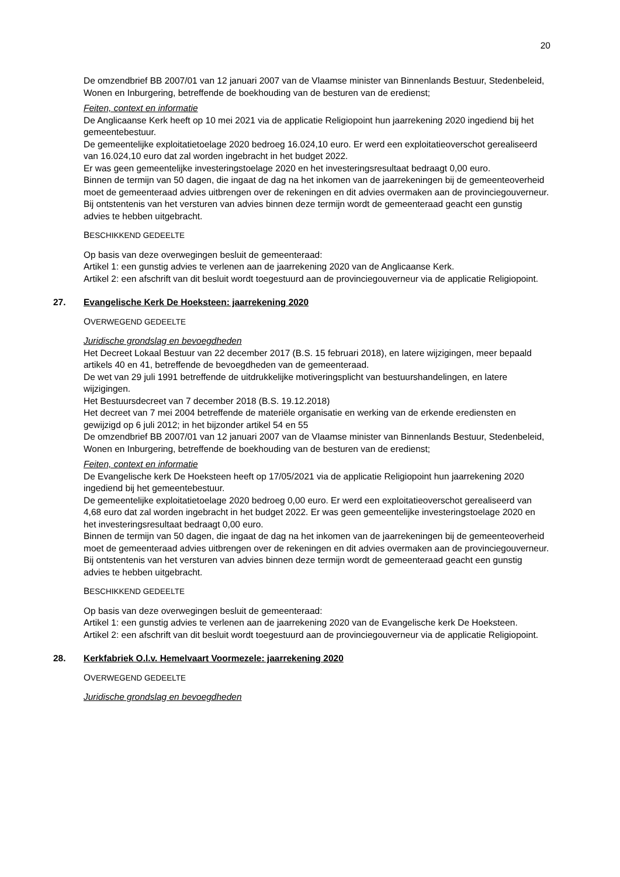20
De omzendbrief BB 2007/01 van 12 januari 2007 van de Vlaamse minister van Binnenlands Bestuur, Stedenbeleid, Wonen en Inburgering, betreffende de boekhouding van de besturen van de eredienst;
Feiten, context en informatie
De Anglicaanse Kerk heeft op 10 mei 2021 via de applicatie Religiopoint hun jaarrekening 2020 ingediend bij het gemeentebestuur.
De gemeentelijke exploitatietoelage 2020 bedroeg 16.024,10 euro. Er werd een exploitatieoverschot gerealiseerd van 16.024,10 euro dat zal worden ingebracht in het budget 2022.
Er was geen gemeentelijke investeringstoelage 2020 en het investeringsresultaat bedraagt 0,00 euro.
Binnen de termijn van 50 dagen, die ingaat de dag na het inkomen van de jaarrekeningen bij de gemeenteoverheid moet de gemeenteraad advies uitbrengen over de rekeningen en dit advies overmaken aan de provinciegouverneur.
Bij ontstentenis van het versturen van advies binnen deze termijn wordt de gemeenteraad geacht een gunstig advies te hebben uitgebracht.
BESCHIKKEND GEDEELTE
Op basis van deze overwegingen besluit de gemeenteraad:
Artikel 1: een gunstig advies te verlenen aan de jaarrekening 2020 van de Anglicaanse Kerk.
Artikel 2: een afschrift van dit besluit wordt toegestuurd aan de provinciegouverneur via de applicatie Religiopoint.
27. Evangelische Kerk De Hoeksteen: jaarrekening 2020
OVERWEGEND GEDEELTE
Juridische grondslag en bevoegdheden
Het Decreet Lokaal Bestuur van 22 december 2017 (B.S. 15 februari 2018), en latere wijzigingen, meer bepaald artikels 40 en 41, betreffende de bevoegdheden van de gemeenteraad.
De wet van 29 juli 1991 betreffende de uitdrukkelijke motiveringsplicht van bestuurshandelingen, en latere wijzigingen.
Het Bestuursdecreet van 7 december 2018 (B.S. 19.12.2018)
Het decreet van 7 mei 2004 betreffende de materiële organisatie en werking van de erkende erediensten en gewijzigd op 6 juli 2012; in het bijzonder artikel 54 en 55
De omzendbrief BB 2007/01 van 12 januari 2007 van de Vlaamse minister van Binnenlands Bestuur, Stedenbeleid, Wonen en Inburgering, betreffende de boekhouding van de besturen van de eredienst;
Feiten, context en informatie
De Evangelische kerk De Hoeksteen heeft op 17/05/2021 via de applicatie Religiopoint hun jaarrekening 2020 ingediend bij het gemeentebestuur.
De gemeentelijke exploitatietoelage 2020 bedroeg 0,00 euro. Er werd een exploitatieoverschot gerealiseerd van 4,68 euro dat zal worden ingebracht in het budget 2022. Er was geen gemeentelijke investeringstoelage 2020 en het investeringsresultaat bedraagt 0,00 euro.
Binnen de termijn van 50 dagen, die ingaat de dag na het inkomen van de jaarrekeningen bij de gemeenteoverheid moet de gemeenteraad advies uitbrengen over de rekeningen en dit advies overmaken aan de provinciegouverneur.
Bij ontstentenis van het versturen van advies binnen deze termijn wordt de gemeenteraad geacht een gunstig advies te hebben uitgebracht.
BESCHIKKEND GEDEELTE
Op basis van deze overwegingen besluit de gemeenteraad:
Artikel 1: een gunstig advies te verlenen aan de jaarrekening 2020 van de Evangelische kerk De Hoeksteen.
Artikel 2: een afschrift van dit besluit wordt toegestuurd aan de provinciegouverneur via de applicatie Religiopoint.
28. Kerkfabriek O.l.v. Hemelvaart Voormezele: jaarrekening 2020
OVERWEGEND GEDEELTE
Juridische grondslag en bevoegdheden